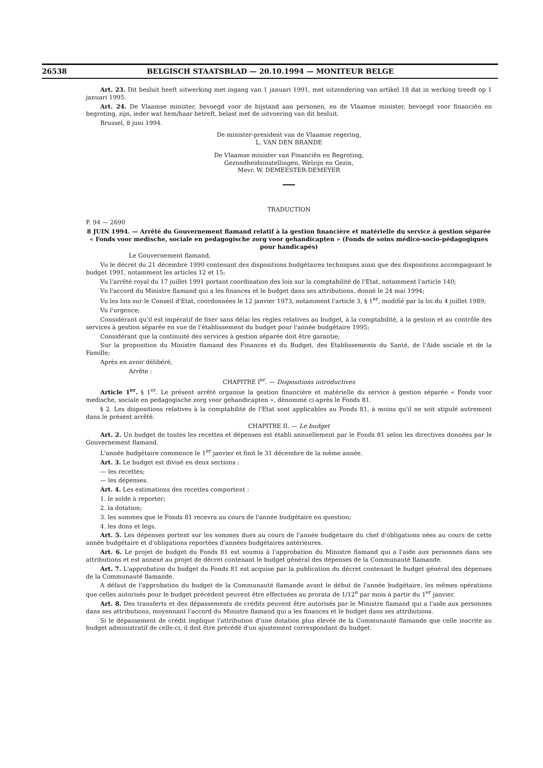26538 BELGISCH STAATSBLAD — 20.10.1994 — MONITEUR BELGE
Art. 23. Dit besluit heeft uitwerking met ingang van 1 januari 1991, met uitzondering van artikel 18 dat in werking treedt op 1 januari 1995.
Art. 24. De Vlaamse minister, bevoegd voor de bijstand aan personen, en de Vlaamse minister, bevoegd voor financiën en begroting, zijn, ieder wat hem/haar betreft, belast met de uitvoering van dit besluit.
Brussel, 8 juni 1994.
De minister-president van de Vlaamse regering,
L. VAN DEN BRANDE
De Vlaamse minister van Financiën en Begroting,
Gezondheidsinstellingen, Welzijn en Gezin,
Mevr. W. DEMEESTER-DEMEYER
TRADUCTION
F. 94 — 2690
8 JUIN 1994. — Arrêté du Gouvernement flamand relatif à la gestion financière et matérielle du service à gestion séparée « Fonds voor medische, sociale en pedagogische zorg voor gehandicapten » (Fonds de soins médico-socio-pédagogiques pour handicapés)
Le Gouvernement flamand,
Vu le décret du 21 décembre 1990 contenant des dispositions budgétaires techniques ainsi que des dispositions accompagnant le budget 1991, notamment les articles 12 et 15;
Vu l'arrêté royal du 17 juillet 1991 portant coordination des lois sur la comptabilité de l'Etat, notamment l'article 140;
Vu l'accord du Ministre flamand qui a les finances et le budget dans ses attributions, donné le 24 mai 1994;
Vu les lois sur le Conseil d'Etat, coordonnées le 12 janvier 1973, notamment l'article 3, § 1<sup>er</sup>, modifié par la loi du 4 juillet 1989;
Vu l'urgence;
Considérant qu'il est impératif de fixer sans délai les règles relatives au budget, à la comptabilité, à la gestion et au contrôle des services à gestion séparée en vue de l'établissement du budget pour l'année budgétaire 1995;
Considérant que la continuité des services à gestion séparée doit être garantie;
Sur la proposition du Ministre flamand des Finances et du Budget, des Etablissements du Santé, de l'Aide sociale et de la Famille;
Après en avoir délibéré,
Arrête :
CHAPITRE I<sup>er</sup>. — Dispositions introductives
Article 1<sup>er</sup>. § 1<sup>er</sup>. Le présent arrêté organise la gestion financière et matérielle du service à gestion séparée « Fonds voor medische, sociale en pedagogische zorg voor gehandicapten », dénommé ci-après le Fonds 81.
§ 2. Les dispositions relatives à la comptabilité de l'Etat sont applicables au Fonds 81, à moins qu'il ne soit stipulé autrement dans le présent arrêté.
CHAPITRE II. — Le budget
Art. 2. Un budget de toutes les recettes et dépenses est établi annuellement par le Fonds 81 selon les directives données par le Gouvernement flamand.
L'année budgétaire commence le 1<sup>er</sup> janvier et finit le 31 décembre de la même année.
Art. 3. Le budget est divisé en deux sections :
— les recettes;
— les dépenses.
Art. 4. Les estimations des recettes comportent :
1. le solde à reporter;
2. la dotation;
3. les sommes que le Fonds 81 recevra au cours de l'année budgétaire en question;
4. les dons et legs.
Art. 5. Les dépenses portent sur les sommes dues au cours de l'année budgétaire du chef d'obligations nées au cours de cette année budgétaire et d'obligations reportées d'années budgétaires antérieures.
Art. 6. Le projet de budget du Fonds 81 est soumis à l'approbation du Ministre flamand qui a l'aide aux personnes dans ses attributions et est annexé au projet de décret contenant le budget général des dépenses de la Communauté flamande.
Art. 7. L'approbation du budget du Fonds 81 est acquise par la publication du décret contenant le budget général des dépenses de la Communauté flamande.
A défaut de l'approbation du budget de la Communauté flamande avant le début de l'année budgétaire, les mêmes opérations que celles autorisés pour le budget précédent peuvent être effectuées au prorata de 1/12<sup>e</sup> par mois à partir du 1<sup>er</sup> janvier.
Art. 8. Des transferts et des dépassements de crédits peuvent être autorisés par le Ministre flamand qui a l'aide aux personnes dans ses attributions, moyennant l'accord du Ministre flamand qui a les finances et le budget dans ses attributions.
Si le dépassement de crédit implique l'attribution d'une dotation plus élevée de la Communauté flamande que celle inscrite au budget administratif de celle-ci, il doit être précédé d'un ajustement correspondant du budget.